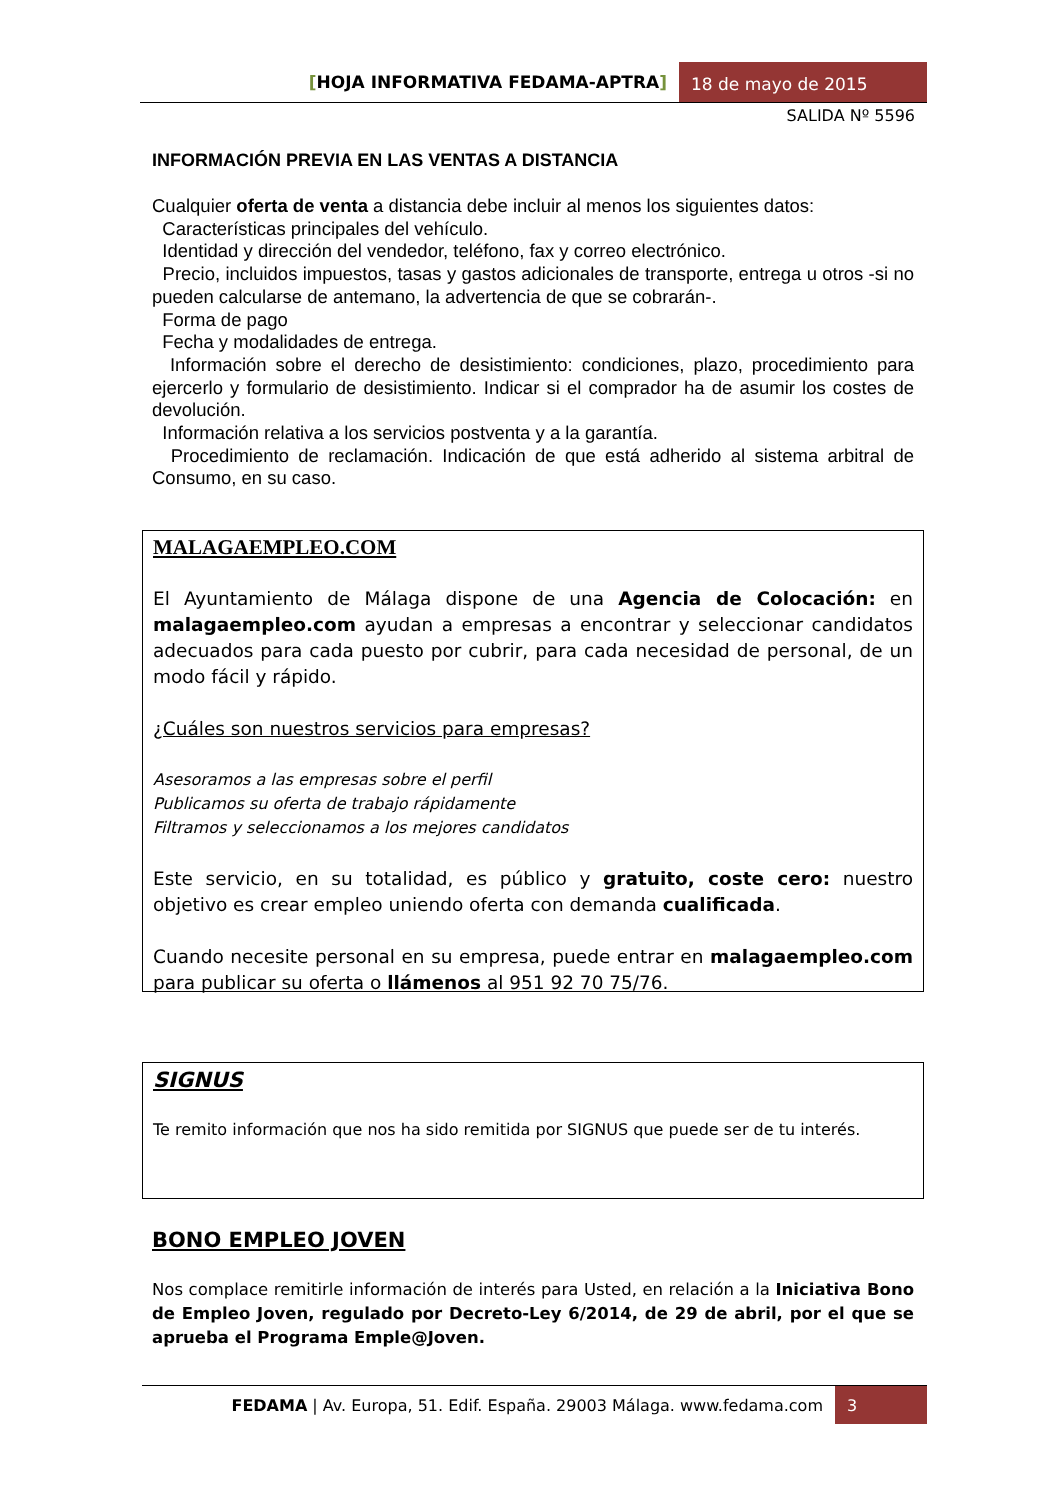[HOJA INFORMATIVA FEDAMA-APTRA]
18 de mayo de 2015
SALIDA Nº 5596
INFORMACIÓN PREVIA EN LAS VENTAS A DISTANCIA
Cualquier oferta de venta a distancia debe incluir al menos los siguientes datos:
Características principales del vehículo.
Identidad y dirección del vendedor, teléfono, fax y correo electrónico.
Precio, incluidos impuestos, tasas y gastos adicionales de transporte, entrega u otros -si no pueden calcularse de antemano, la advertencia de que se cobrarán-.
Forma de pago
Fecha y modalidades de entrega.
Información sobre el derecho de desistimiento: condiciones, plazo, procedimiento para ejercerlo y formulario de desistimiento. Indicar si el comprador ha de asumir los costes de devolución.
Información relativa a los servicios postventa y a la garantía.
Procedimiento de reclamación. Indicación de que está adherido al sistema arbitral de Consumo, en su caso.
MALAGAEMPLEO.COM
El Ayuntamiento de Málaga dispone de una Agencia de Colocación: en malagaempleo.com ayudan a empresas a encontrar y seleccionar candidatos adecuados para cada puesto por cubrir, para cada necesidad de personal, de un modo fácil y rápido.
¿Cuáles son nuestros servicios para empresas?
Asesoramos a las empresas sobre el perfil
Publicamos su oferta de trabajo rápidamente
Filtramos y seleccionamos a los mejores candidatos
Este servicio, en su totalidad, es público y gratuito, coste cero: nuestro objetivo es crear empleo uniendo oferta con demanda cualificada.
Cuando necesite personal en su empresa, puede entrar en malagaempleo.com para publicar su oferta o llámenos al 951 92 70 75/76.
SIGNUS
Te remito información que nos ha sido remitida por SIGNUS que puede ser de tu interés.
BONO EMPLEO JOVEN
Nos complace remitirle información de interés para Usted, en relación a la Iniciativa Bono de Empleo Joven, regulado por Decreto-Ley 6/2014, de 29 de abril, por el que se aprueba el Programa Emple@Joven.
FEDAMA | Av. Europa, 51. Edif. España. 29003 Málaga. www.fedama.com
3